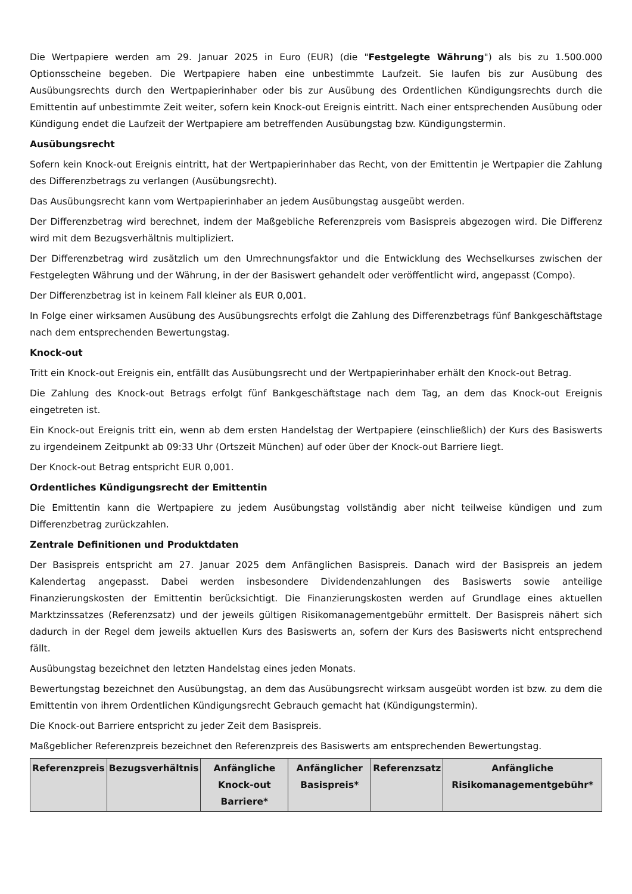Die Wertpapiere werden am 29. Januar 2025 in Euro (EUR) (die "Festgelegte Währung") als bis zu 1.500.000 Optionsscheine begeben. Die Wertpapiere haben eine unbestimmte Laufzeit. Sie laufen bis zur Ausübung des Ausübungsrechts durch den Wertpapierinhaber oder bis zur Ausübung des Ordentlichen Kündigungsrechts durch die Emittentin auf unbestimmte Zeit weiter, sofern kein Knock-out Ereignis eintritt. Nach einer entsprechenden Ausübung oder Kündigung endet die Laufzeit der Wertpapiere am betreffenden Ausübungstag bzw. Kündigungstermin.
Ausübungsrecht
Sofern kein Knock-out Ereignis eintritt, hat der Wertpapierinhaber das Recht, von der Emittentin je Wertpapier die Zahlung des Differenzbetrags zu verlangen (Ausübungsrecht).
Das Ausübungsrecht kann vom Wertpapierinhaber an jedem Ausübungstag ausgeübt werden.
Der Differenzbetrag wird berechnet, indem der Maßgebliche Referenzpreis vom Basispreis abgezogen wird. Die Differenz wird mit dem Bezugsverhältnis multipliziert.
Der Differenzbetrag wird zusätzlich um den Umrechnungsfaktor und die Entwicklung des Wechselkurses zwischen der Festgelegten Währung und der Währung, in der der Basiswert gehandelt oder veröffentlicht wird, angepasst (Compo).
Der Differenzbetrag ist in keinem Fall kleiner als EUR 0,001.
In Folge einer wirksamen Ausübung des Ausübungsrechts erfolgt die Zahlung des Differenzbetrags fünf Bankgeschäftstage nach dem entsprechenden Bewertungstag.
Knock-out
Tritt ein Knock-out Ereignis ein, entfällt das Ausübungsrecht und der Wertpapierinhaber erhält den Knock-out Betrag.
Die Zahlung des Knock-out Betrags erfolgt fünf Bankgeschäftstage nach dem Tag, an dem das Knock-out Ereignis eingetreten ist.
Ein Knock-out Ereignis tritt ein, wenn ab dem ersten Handelstag der Wertpapiere (einschließlich) der Kurs des Basiswerts zu irgendeinem Zeitpunkt ab 09:33 Uhr (Ortszeit München) auf oder über der Knock-out Barriere liegt.
Der Knock-out Betrag entspricht EUR 0,001.
Ordentliches Kündigungsrecht der Emittentin
Die Emittentin kann die Wertpapiere zu jedem Ausübungstag vollständig aber nicht teilweise kündigen und zum Differenzbetrag zurückzahlen.
Zentrale Definitionen und Produktdaten
Der Basispreis entspricht am 27. Januar 2025 dem Anfänglichen Basispreis. Danach wird der Basispreis an jedem Kalendertag angepasst. Dabei werden insbesondere Dividendenzahlungen des Basiswerts sowie anteilige Finanzierungskosten der Emittentin berücksichtigt. Die Finanzierungskosten werden auf Grundlage eines aktuellen Marktzinssatzes (Referenzsatz) und der jeweils gültigen Risikomanagementgebühr ermittelt. Der Basispreis nähert sich dadurch in der Regel dem jeweils aktuellen Kurs des Basiswerts an, sofern der Kurs des Basiswerts nicht entsprechend fällt.
Ausübungstag bezeichnet den letzten Handelstag eines jeden Monats.
Bewertungstag bezeichnet den Ausübungstag, an dem das Ausübungsrecht wirksam ausgeübt worden ist bzw. zu dem die Emittentin von ihrem Ordentlichen Kündigungsrecht Gebrauch gemacht hat (Kündigungstermin).
Die Knock-out Barriere entspricht zu jeder Zeit dem Basispreis.
Maßgeblicher Referenzpreis bezeichnet den Referenzpreis des Basiswerts am entsprechenden Bewertungstag.
| Referenzpreis | Bezugsverhältnis | Anfängliche Knock-out Barriere* | Anfänglicher Basispreis* | Referenzsatz | Anfängliche Risikomanagementgebühr* |
| --- | --- | --- | --- | --- | --- |